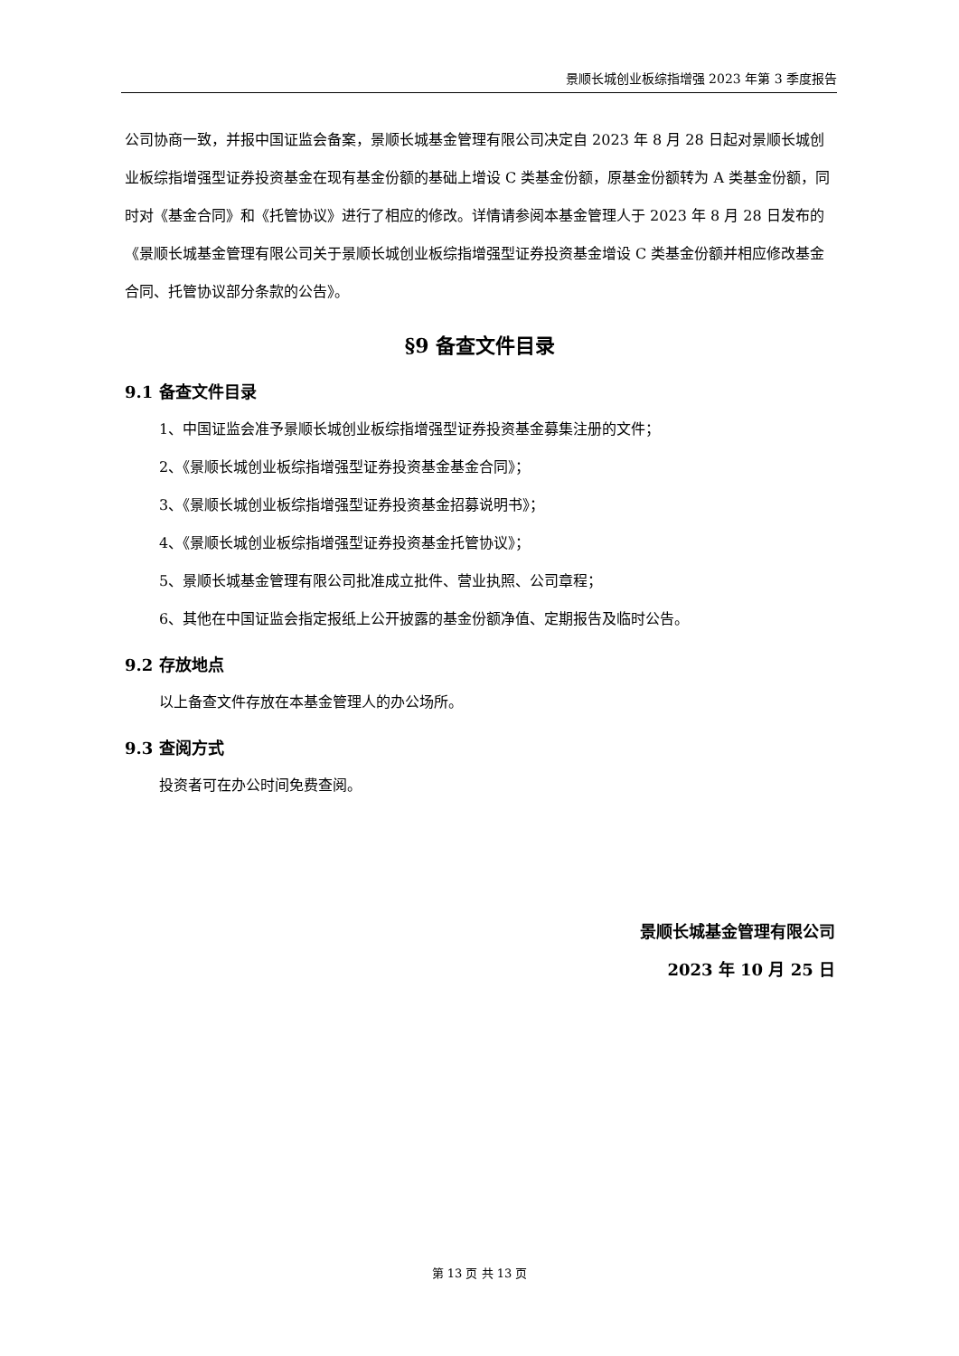景顺长城创业板综指增强 2023 年第 3 季度报告
公司协商一致，并报中国证监会备案，景顺长城基金管理有限公司决定自 2023 年 8 月 28 日起对景顺长城创业板综指增强型证券投资基金在现有基金份额的基础上增设 C 类基金份额，原基金份额转为 A 类基金份额，同时对《基金合同》和《托管协议》进行了相应的修改。详情请参阅本基金管理人于 2023 年 8 月 28 日发布的《景顺长城基金管理有限公司关于景顺长城创业板综指增强型证券投资基金增设 C 类基金份额并相应修改基金合同、托管协议部分条款的公告》。
§9 备查文件目录
9.1 备查文件目录
1、中国证监会准予景顺长城创业板综指增强型证券投资基金募集注册的文件；
2、《景顺长城创业板综指增强型证券投资基金基金合同》；
3、《景顺长城创业板综指增强型证券投资基金招募说明书》；
4、《景顺长城创业板综指增强型证券投资基金托管协议》；
5、景顺长城基金管理有限公司批准成立批件、营业执照、公司章程；
6、其他在中国证监会指定报纸上公开披露的基金份额净值、定期报告及临时公告。
9.2 存放地点
以上备查文件存放在本基金管理人的办公场所。
9.3 查阅方式
投资者可在办公时间免费查阅。
景顺长城基金管理有限公司
2023 年 10 月 25 日
第 13 页 共 13 页